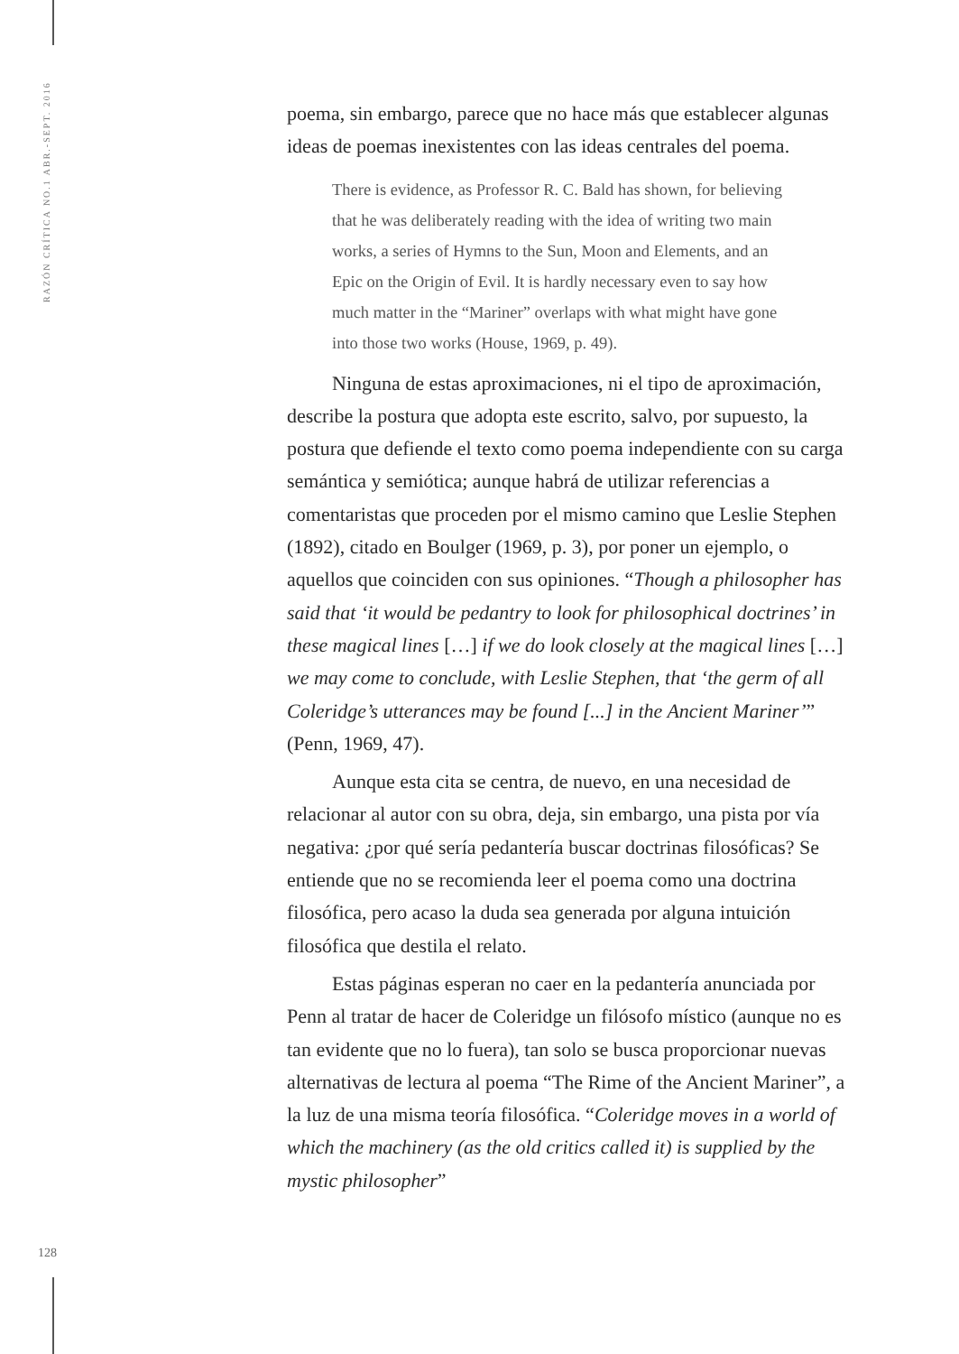RAZÓN CRÍTICA NO.1 ABR.-SEPT. 2016
poema, sin embargo, parece que no hace más que establecer algunas ideas de poemas inexistentes con las ideas centrales del poema.
There is evidence, as Professor R. C. Bald has shown, for believing that he was deliberately reading with the idea of writing two main works, a series of Hymns to the Sun, Moon and Elements, and an Epic on the Origin of Evil. It is hardly necessary even to say how much matter in the “Mariner” overlaps with what might have gone into those two works (House, 1969, p. 49).
Ninguna de estas aproximaciones, ni el tipo de aproximación, describe la postura que adopta este escrito, salvo, por supuesto, la postura que defiende el texto como poema independiente con su carga semántica y semiótica; aunque habrá de utilizar referencias a comentaristas que proceden por el mismo camino que Leslie Stephen (1892), citado en Boulger (1969, p. 3), por poner un ejemplo, o aquellos que coinciden con sus opiniones. “Though a philosopher has said that ‘it would be pedantry to look for philosophical doctrines’ in these magical lines […] if we do look closely at the magical lines […] we may come to conclude, with Leslie Stephen, that ‘the germ of all Coleridge’s utterances may be found [...] in the Ancient Mariner’” (Penn, 1969, 47).
Aunque esta cita se centra, de nuevo, en una necesidad de relacionar al autor con su obra, deja, sin embargo, una pista por vía negativa: ¿por qué sería pedantería buscar doctrinas filosóficas? Se entiende que no se recomienda leer el poema como una doctrina filosófica, pero acaso la duda sea generada por alguna intuición filosófica que destila el relato.
Estas páginas esperan no caer en la pedantería anunciada por Penn al tratar de hacer de Coleridge un filósofo místico (aunque no es tan evidente que no lo fuera), tan solo se busca proporcionar nuevas alternativas de lectura al poema “The Rime of the Ancient Mariner”, a la luz de una misma teoría filosófica. “Coleridge moves in a world of which the machinery (as the old critics called it) is supplied by the mystic philosopher”
128